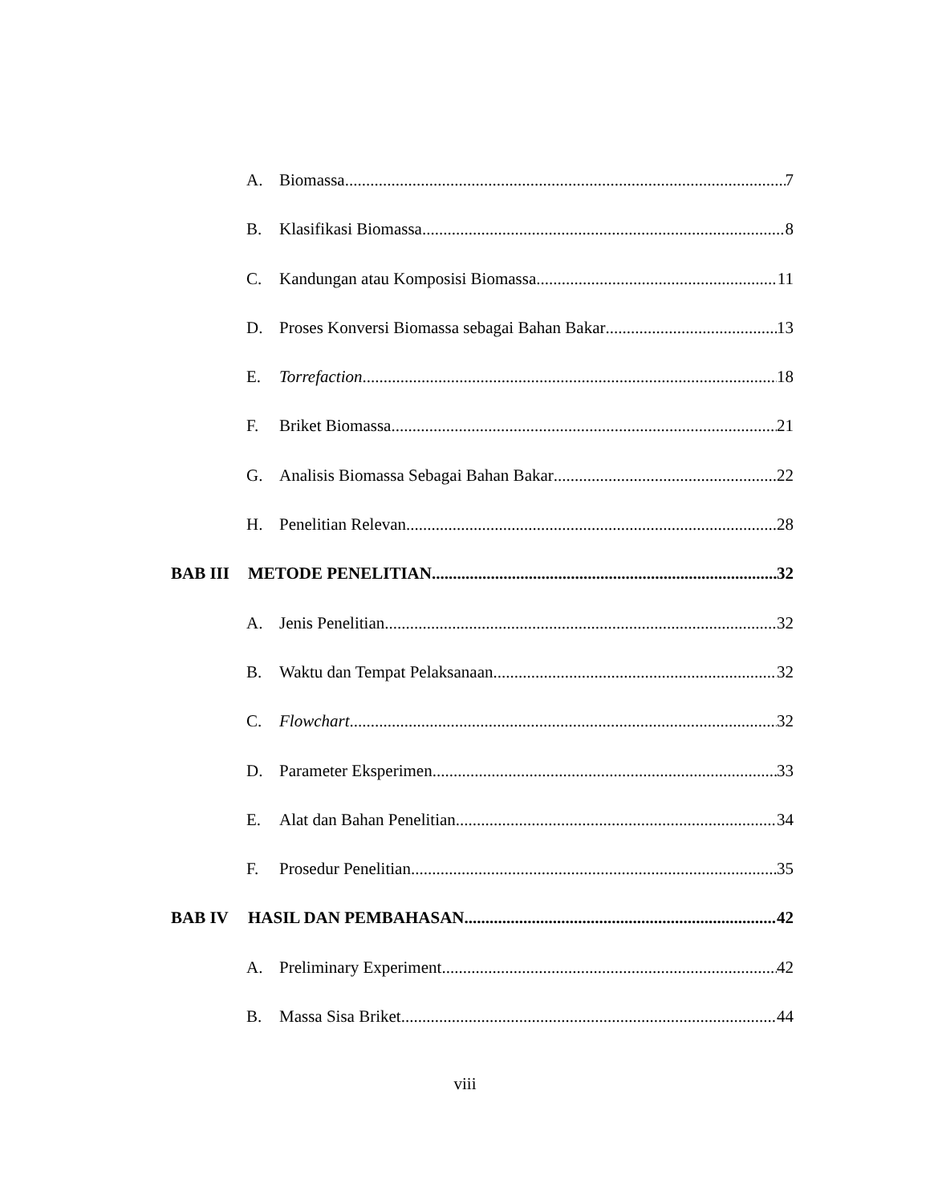A. Biomassa 7
B. Klasifikasi Biomassa 8
C. Kandungan atau Komposisi Biomassa 11
D. Proses Konversi Biomassa sebagai Bahan Bakar 13
E. Torrefaction 18
F. Briket Biomassa 21
G. Analisis Biomassa Sebagai Bahan Bakar 22
H. Penelitian Relevan 28
BAB III METODE PENELITIAN 32
A. Jenis Penelitian 32
B. Waktu dan Tempat Pelaksanaan 32
C. Flowchart 32
D. Parameter Eksperimen 33
E. Alat dan Bahan Penelitian 34
F. Prosedur Penelitian 35
BAB IV HASIL DAN PEMBAHASAN 42
A. Preliminary Experiment 42
B. Massa Sisa Briket 44
viii